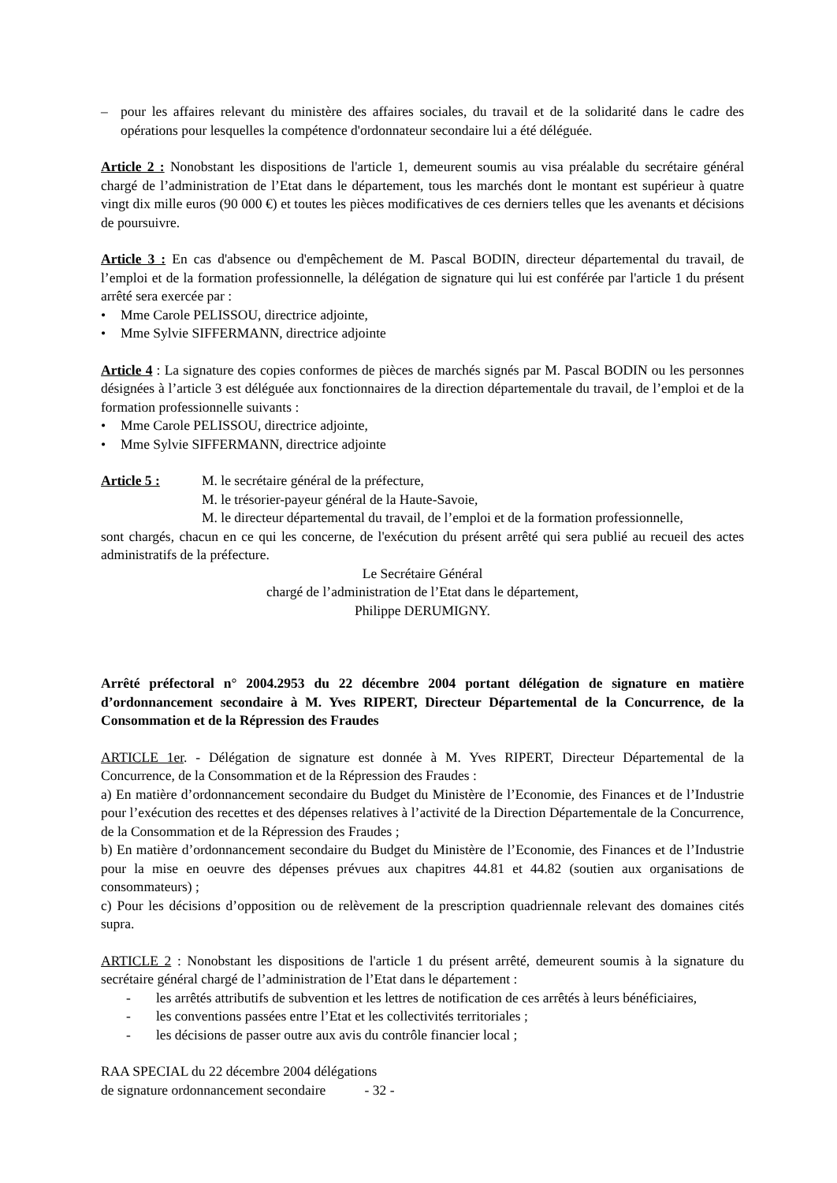– pour les affaires relevant du ministère des affaires sociales, du travail et de la solidarité dans le cadre des opérations pour lesquelles la compétence d'ordonnateur secondaire lui a été déléguée.
Article 2 : Nonobstant les dispositions de l'article 1, demeurent soumis au visa préalable du secrétaire général chargé de l’administration de l’Etat dans le département, tous les marchés dont le montant est supérieur à quatre vingt dix mille euros (90 000 €) et toutes les pièces modificatives de ces derniers telles que les avenants et décisions de poursuivre.
Article 3 : En cas d'absence ou d'empêchement de M. Pascal BODIN, directeur départemental du travail, de l’emploi et de la formation professionnelle, la délégation de signature qui lui est conférée par l'article 1 du présent arrêté sera exercée par :
• Mme Carole PELISSOU, directrice adjointe,
• Mme Sylvie SIFFERMANN, directrice adjointe
Article 4 : La signature des copies conformes de pièces de marchés signés par M. Pascal BODIN ou les personnes désignées à l’article 3 est déléguée aux fonctionnaires de la direction départementale du travail, de l’emploi et de la formation professionnelle suivants :
• Mme Carole PELISSOU, directrice adjointe,
• Mme Sylvie SIFFERMANN, directrice adjointe
Article 5 : M. le secrétaire général de la préfecture,
M. le trésorier-payeur général de la Haute-Savoie,
M. le directeur départemental du travail, de l’emploi et de la formation professionnelle,
sont chargés, chacun en ce qui les concerne, de l'exécution du présent arrêté qui sera publié au recueil des actes administratifs de la préfecture.
Le Secrétaire Général
chargé de l’administration de l’Etat dans le département,
Philippe DERUMIGNY.
Arrêté préfectoral n° 2004.2953 du 22 décembre 2004 portant délégation de signature en matière d’ordonnancement secondaire à M. Yves RIPERT, Directeur Départemental de la Concurrence, de la Consommation et de la Répression des Fraudes
ARTICLE 1er. - Délégation de signature est donnée à M. Yves RIPERT, Directeur Départemental de la Concurrence, de la Consommation et de la Répression des Fraudes :
a) En matière d’ordonnancement secondaire du Budget du Ministère de l’Economie, des Finances et de l’Industrie pour l’exécution des recettes et des dépenses relatives à l’activité de la Direction Départementale de la Concurrence, de la Consommation et de la Répression des Fraudes ;
b) En matière d’ordonnancement secondaire du Budget du Ministère de l’Economie, des Finances et de l’Industrie pour la mise en oeuvre des dépenses prévues aux chapitres 44.81 et 44.82 (soutien aux organisations de consommateurs) ;
c) Pour les décisions d’opposition ou de relèvement de la prescription quadriennale relevant des domaines cités supra.
ARTICLE 2 : Nonobstant les dispositions de l'article 1 du présent arrêté, demeurent soumis à la signature du secrétaire général chargé de l’administration de l’Etat dans le département :
- les arrêtés attributifs de subvention et les lettres de notification de ces arrêtés à leurs bénéficiaires,
- les conventions passées entre l’Etat et les collectivités territoriales ;
- les décisions de passer outre aux avis du contrôle financier local ;
RAA SPECIAL du 22 décembre 2004 délégations
de signature ordonnancement secondaire - 32 -